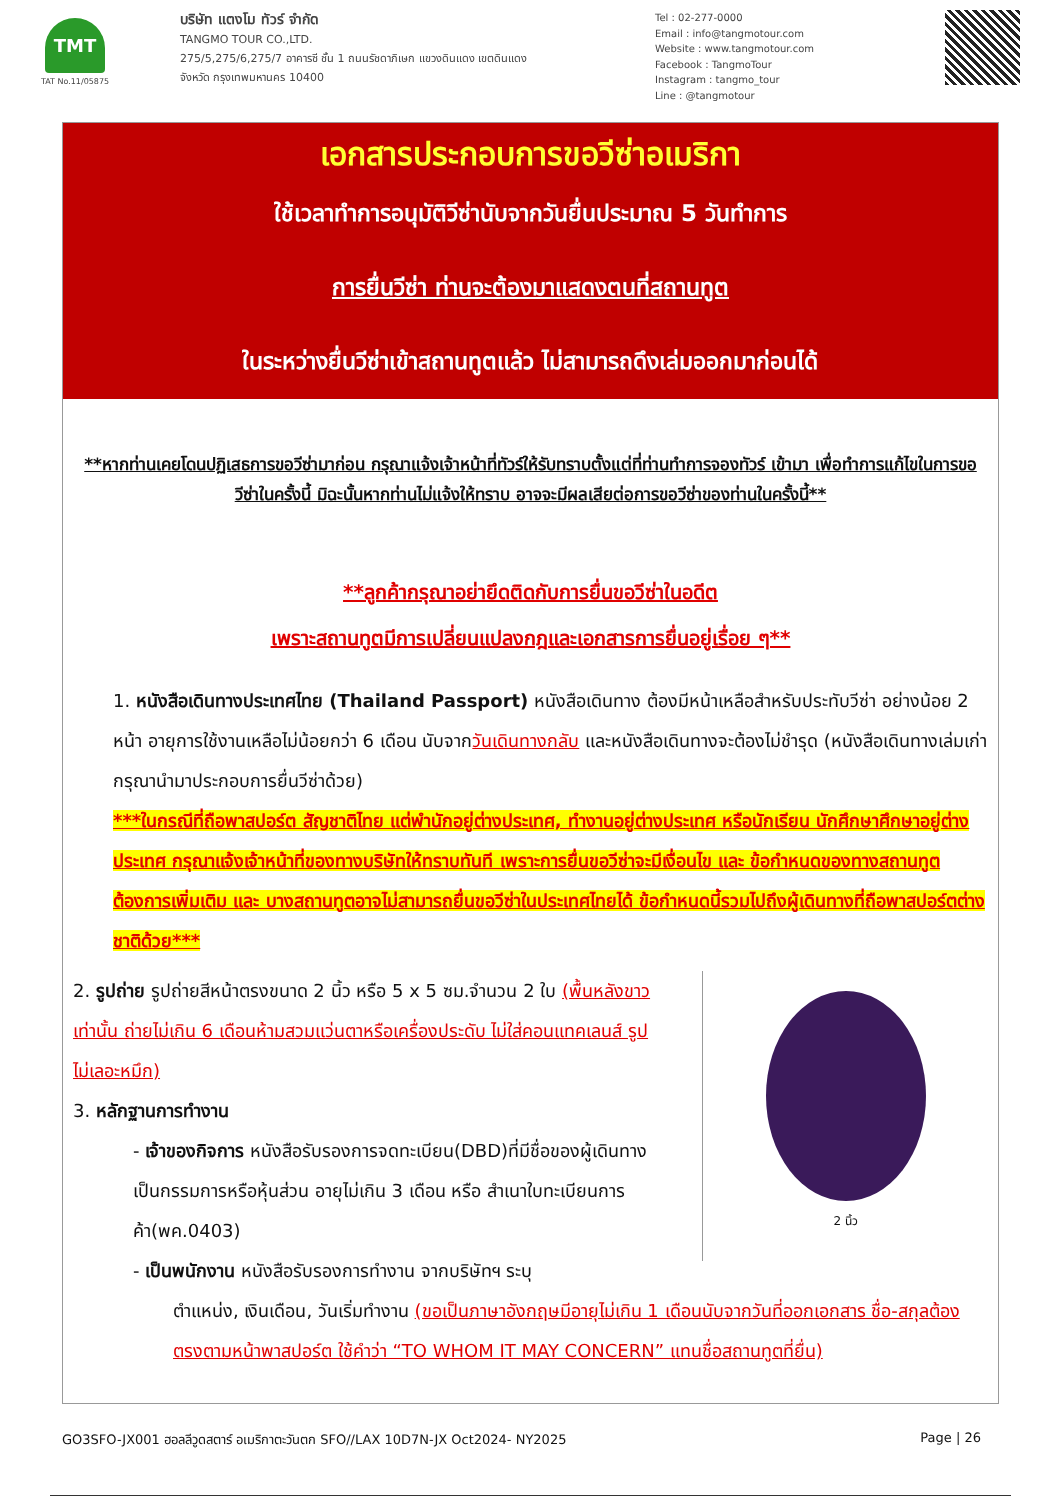TMT
TAT No.11/05875
บริษัท แตงโม ทัวร์ จำกัด
TANGMO TOUR CO.,LTD.
275/5,275/6,275/7 อาคารซี ชั้น 1 ถนนรัชดาภิเษก แขวงดินแดง เขตดินแดง
จังหวัด กรุงเทพมหานคร 10400
Tel : 02-277-0000
Email : info@tangmotour.com
Website : www.tangmotour.com
Facebook : TangmoTour
Instagram : tangmo_tour
Line : @tangmotour
เอกสารประกอบการขอวีซ่าอเมริกา
ใช้เวลาทำการอนุมัติวีซ่านับจากวันยื่นประมาณ 5 วันทำการ
การยื่นวีซ่า ท่านจะต้องมาแสดงตนที่สถานทูต
ในระหว่างยื่นวีซ่าเข้าสถานทูตแล้ว ไม่สามารถดึงเล่มออกมาก่อนได้
**หากท่านเคยโดนปฏิเสธการขอวีซ่ามาก่อน กรุณาแจ้งเจ้าหน้าที่ทัวร์ให้รับทราบตั้งแต่ที่ท่านทำการจองทัวร์ เข้ามา เพื่อทำการแก้ไขในการขอวีซ่าในครั้งนี้ มิฉะนั้นหากท่านไม่แจ้งให้ทราบ อาจจะมีผลเสียต่อการขอวีซ่าของท่านในครั้งนี้**
**ลูกค้ากรุณาอย่ายึดติดกับการยื่นขอวีซ่าในอดีต
เพราะสถานทูตมีการเปลี่ยนแปลงกฎและเอกสารการยื่นอยู่เรื่อย ๆ**
1. หนังสือเดินทางประเทศไทย (Thailand Passport) หนังสือเดินทาง ต้องมีหน้าเหลือสำหรับประทับวีซ่า อย่างน้อย 2 หน้า อายุการใช้งานเหลือไม่น้อยกว่า 6 เดือน นับจากวันเดินทางกลับ และหนังสือเดินทางจะต้องไม่ชำรุด (หนังสือเดินทางเล่มเก่า กรุณานำมาประกอบการยื่นวีซ่าด้วย)
***ในกรณีที่ถือพาสปอร์ต สัญชาติไทย แต่พำนักอยู่ต่างประเทศ, ทำงานอยู่ต่างประเทศ หรือนักเรียน นักศึกษาศึกษาอยู่ต่างประเทศ กรุณาแจ้งเจ้าหน้าที่ของทางบริษัทให้ทราบทันที เพราะการยื่นขอวีซ่าจะมีเงื่อนไข และ ข้อกำหนดของทางสถานทูตต้องการเพิ่มเติม และ บางสถานทูตอาจไม่สามารถยื่นขอวีซ่าในประเทศไทยได้ ข้อกำหนดนี้รวมไปถึงผู้เดินทางที่ถือพาสปอร์ตต่างชาติด้วย***
2. รูปถ่าย รูปถ่ายสีหน้าตรงขนาด 2 นิ้ว หรือ 5 x 5 ซม.จำนวน 2 ใบ (พื้นหลังขาวเท่านั้น ถ่ายไม่เกิน 6 เดือนห้ามสวมแว่นตาหรือเครื่องประดับ ไม่ใส่คอนแทคเลนส์ รูปไม่เลอะหมึก)
3. หลักฐานการทำงาน
- เจ้าของกิจการ หนังสือรับรองการจดทะเบียน(DBD)ที่มีชื่อของผู้เดินทางเป็นกรรมการหรือหุ้นส่วน อายุไม่เกิน 3 เดือน หรือ สำเนาใบทะเบียนการค้า(พค.0403)
- เป็นพนักงาน หนังสือรับรองการทำงาน จากบริษัทฯ ระบุ
2 นิ้ว
ตำแหน่ง, เงินเดือน, วันเริ่มทำงาน (ขอเป็นภาษาอังกฤษมีอายุไม่เกิน 1 เดือนนับจากวันที่ออกเอกสาร ชื่อ-สกุลต้องตรงตามหน้าพาสปอร์ต ใช้คำว่า “TO WHOM IT MAY CONCERN” แทนชื่อสถานทูตที่ยื่น)
GO3SFO-JX001 ฮอลลีวูดสตาร์ อเมริกาตะวันตก SFO//LAX 10D7N-JX Oct2024- NY2025 Page | 26